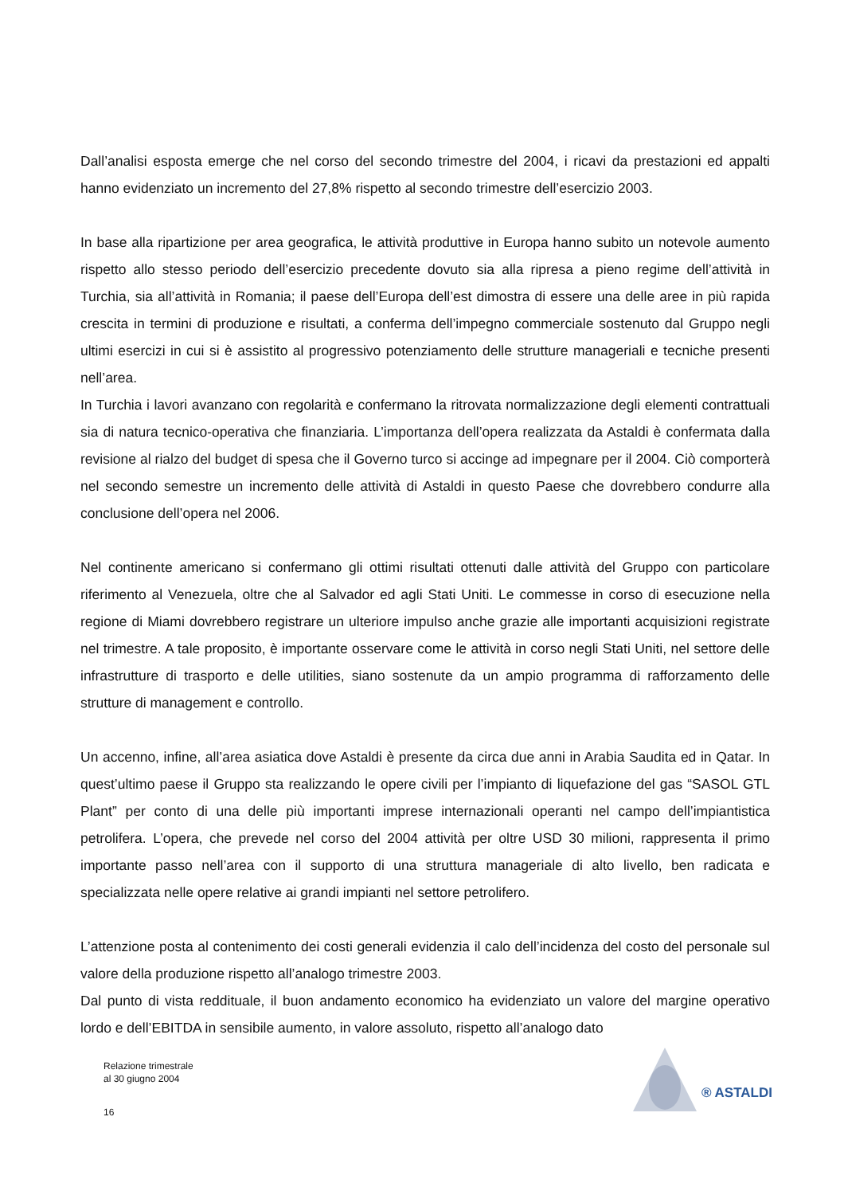Dall’analisi esposta emerge che nel corso del secondo trimestre del 2004, i ricavi da prestazioni ed appalti hanno evidenziato un incremento del 27,8% rispetto al secondo trimestre dell’esercizio 2003.
In base alla ripartizione per area geografica, le attività produttive in Europa hanno subito un notevole aumento rispetto allo stesso periodo dell’esercizio precedente dovuto sia alla ripresa a pieno regime dell’attività in Turchia, sia all’attività in Romania; il paese dell’Europa dell’est dimostra di essere una delle aree in più rapida crescita in termini di produzione e risultati, a conferma dell’impegno commerciale sostenuto dal Gruppo negli ultimi esercizi in cui si è assistito al progressivo potenziamento delle strutture manageriali e tecniche presenti nell’area.
In Turchia i lavori avanzano con regolarità e confermano la ritrovata normalizzazione degli elementi contrattuali sia di natura tecnico-operativa che finanziaria. L’importanza dell’opera realizzata da Astaldi è confermata dalla revisione al rialzo del budget di spesa che il Governo turco si accinge ad impegnare per il 2004. Ciò comporterà nel secondo semestre un incremento delle attività di Astaldi in questo Paese che dovrebbero condurre alla conclusione dell’opera nel 2006.
Nel continente americano si confermano gli ottimi risultati ottenuti dalle attività del Gruppo con particolare riferimento al Venezuela, oltre che al Salvador ed agli Stati Uniti. Le commesse in corso di esecuzione nella regione di Miami dovrebbero registrare un ulteriore impulso anche grazie alle importanti acquisizioni registrate nel trimestre. A tale proposito, è importante osservare come le attività in corso negli Stati Uniti, nel settore delle infrastrutture di trasporto e delle utilities, siano sostenute da un ampio programma di rafforzamento delle strutture di management e controllo.
Un accenno, infine, all’area asiatica dove Astaldi è presente da circa due anni in Arabia Saudita ed in Qatar. In quest’ultimo paese il Gruppo sta realizzando le opere civili per l’impianto di liquefazione del gas “SASOL GTL Plant” per conto di una delle più importanti imprese internazionali operanti nel campo dell’impiantistica petrolifera. L’opera, che prevede nel corso del 2004 attività per oltre USD 30 milioni, rappresenta il primo importante passo nell’area con il supporto di una struttura manageriale di alto livello, ben radicata e specializzata nelle opere relative ai grandi impianti nel settore petrolifero.
L’attenzione posta al contenimento dei costi generali evidenzia il calo dell’incidenza del costo del personale sul valore della produzione rispetto all’analogo trimestre 2003.
Dal punto di vista reddituale, il buon andamento economico ha evidenziato un valore del margine operativo lordo e dell’EBITDA in sensibile aumento, in valore assoluto, rispetto all’analogo dato
Relazione trimestrale
al 30 giugno 2004
16
® ASTALDI